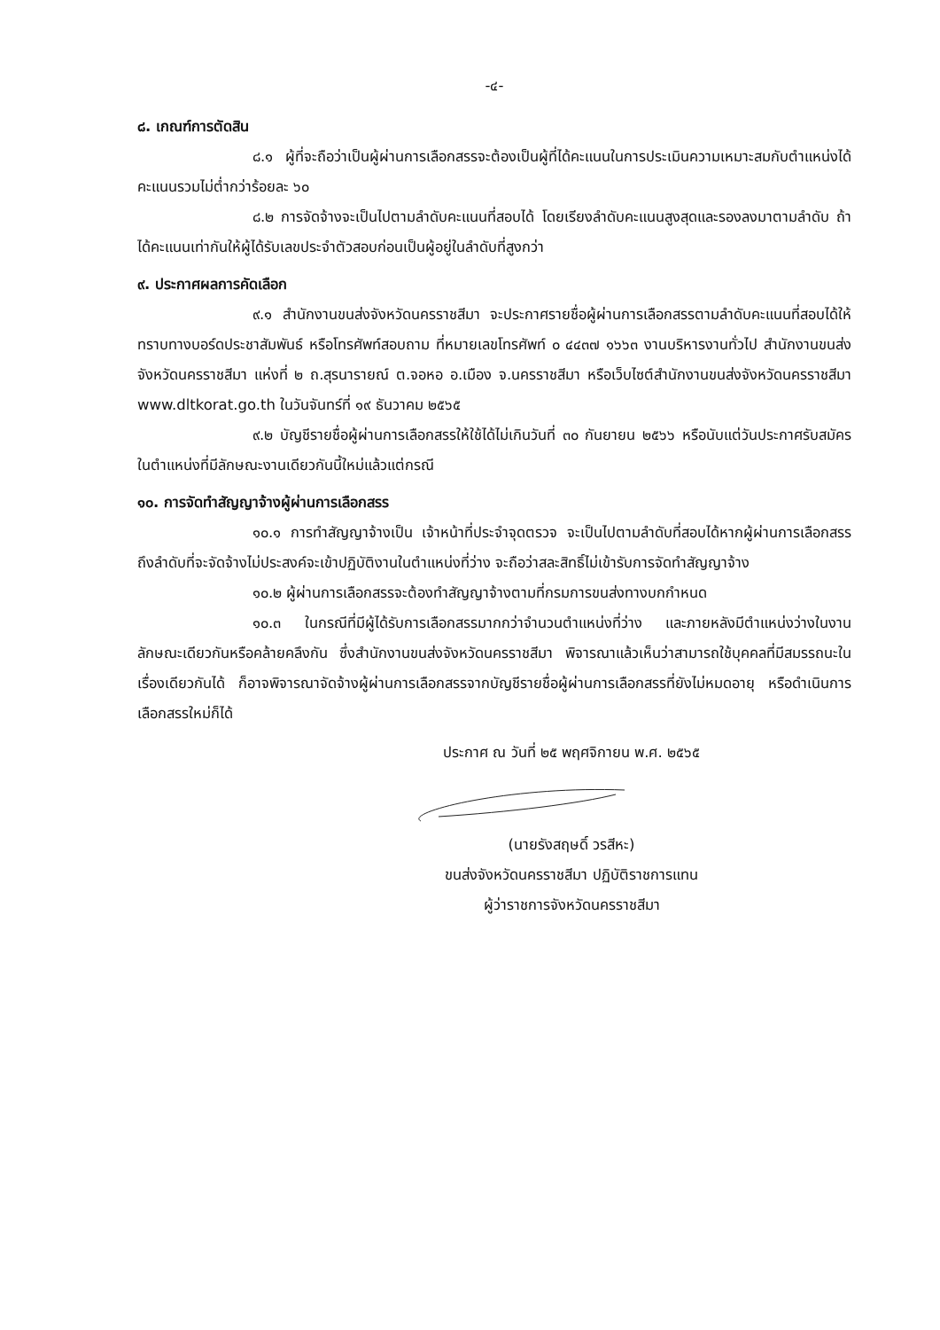-๔-
๘. เกณฑ์การตัดสิน
๘.๑ ผู้ที่จะถือว่าเป็นผู้ผ่านการเลือกสรรจะต้องเป็นผู้ที่ได้คะแนนในการประเมินความเหมาะสมกับตำแหน่งได้คะแนนรวมไม่ต่ำกว่าร้อยละ ๖๐
๘.๒ การจัดจ้างจะเป็นไปตามลำดับคะแนนที่สอบได้ โดยเรียงลำดับคะแนนสูงสุดและรองลงมาตามลำดับ ถ้าได้คะแนนเท่ากันให้ผู้ได้รับเลขประจำตัวสอบก่อนเป็นผู้อยู่ในลำดับที่สูงกว่า
๙. ประกาศผลการคัดเลือก
๙.๑ สำนักงานขนส่งจังหวัดนครราชสีมา จะประกาศรายชื่อผู้ผ่านการเลือกสรรตามลำดับคะแนนที่สอบได้ให้ทราบทางบอร์ดประชาสัมพันธ์ หรือโทรศัพท์สอบถาม ที่หมายเลขโทรศัพท์ ๐ ๔๔๓๗ ๑๖๖๓ งานบริหารงานทั่วไป สำนักงานขนส่งจังหวัดนครราชสีมา แห่งที่ ๒ ถ.สุรนารายณ์ ต.จอหอ อ.เมือง จ.นครราชสีมา หรือเว็บไซต์สำนักงานขนส่งจังหวัดนครราชสีมา www.dltkorat.go.th ในวันจันทร์ที่ ๑๙ ธันวาคม ๒๕๖๕
๙.๒ บัญชีรายชื่อผู้ผ่านการเลือกสรรให้ใช้ได้ไม่เกินวันที่ ๓๐ กันยายน ๒๕๖๖ หรือนับแต่วันประกาศรับสมัครในตำแหน่งที่มีลักษณะงานเดียวกันนี้ใหม่แล้วแต่กรณี
๑๐. การจัดทำสัญญาจ้างผู้ผ่านการเลือกสรร
๑๐.๑ การทำสัญญาจ้างเป็น เจ้าหน้าที่ประจำจุดตรวจ จะเป็นไปตามลำดับที่สอบได้หากผู้ผ่านการเลือกสรรถึงลำดับที่จะจัดจ้างไม่ประสงค์จะเข้าปฏิบัติงานในตำแหน่งที่ว่าง จะถือว่าสละสิทธิ์ไม่เข้ารับการจัดทำสัญญาจ้าง
๑๐.๒ ผู้ผ่านการเลือกสรรจะต้องทำสัญญาจ้างตามที่กรมการขนส่งทางบกกำหนด
๑๐.๓ ในกรณีที่มีผู้ได้รับการเลือกสรรมากกว่าจำนวนตำแหน่งที่ว่าง และภายหลังมีตำแหน่งว่างในงานลักษณะเดียวกันหรือคล้ายคลึงกัน ซึ่งสำนักงานขนส่งจังหวัดนครราชสีมา พิจารณาแล้วเห็นว่าสามารถใช้บุคคลที่มีสมรรถนะในเรื่องเดียวกันได้ ก็อาจพิจารณาจัดจ้างผู้ผ่านการเลือกสรรจากบัญชีรายชื่อผู้ผ่านการเลือกสรรที่ยังไม่หมดอายุ หรือดำเนินการเลือกสรรใหม่ก็ได้
ประกาศ ณ วันที่ ๒๕ พฤศจิกายน พ.ศ. ๒๕๖๕
(นายรังสฤษดิ์ วรสีหะ)
ขนส่งจังหวัดนครราชสีมา ปฏิบัติราชการแทน
ผู้ว่าราชการจังหวัดนครราชสีมา